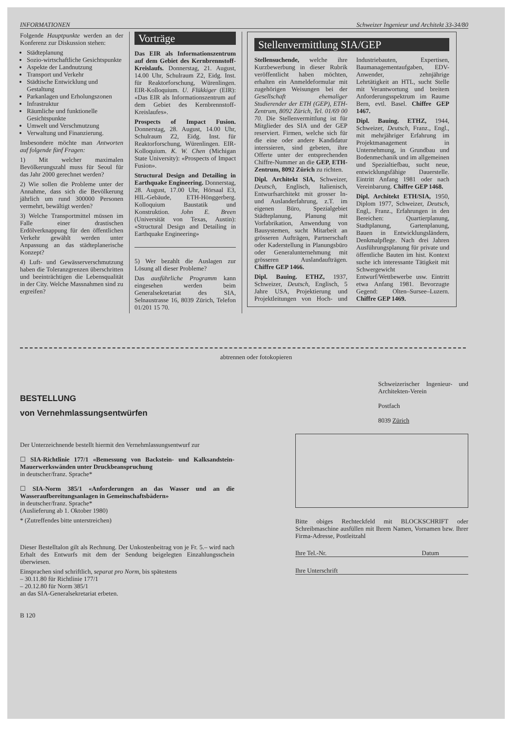INFORMATIONEN Schweizer Ingenieur und Architekt 33-34/80
Folgende Hauptpunkte werden an der Konferenz zur Diskussion stehen:
Städteplanung
Sozio-wirtschaftliche Gesichtspunkte
Aspekte der Landnutzung
Transport und Verkehr
Städtische Entwicklung und Gestaltung
Parkanlagen und Erholungszonen
Infrastruktur
Räumliche und funktionelle Gesichtspunkte
Umwelt und Verschmutzung
Verwaltung und Finanzierung.
Insbesondere möchte man Antworten auf folgende fünf Fragen:
1) Mit welcher maximalen Bevölkerungszahl muss für Seoul für das Jahr 2000 gerechnet werden?
2) Wie sollen die Probleme unter der Annahme, dass sich die Bevölkerung jährlich um rund 300000 Personen vermehrt, bewältigt werden?
3) Welche Transportmittel müssen im Falle einer drastischen Erdölverknappung für den öffentlichen Verkehr gewählt werden unter Anpassung an das städteplanerische Konzept?
4) Luft- und Gewässerverschmutzung haben die Toleranzgrenzen überschritten und beeinträchtigen die Lebensqualität in der City. Welche Massnahmen sind zu ergreifen?
Vorträge
Das EIR als Informationszentrum auf dem Gebiet des Kernbrennstoff-Kreislaufs. Donnerstag, 21. August, 14.00 Uhr, Schulraum Z2, Eidg. Inst. für Reaktorforschung, Würenlingen. EIR-Kolloquium. U. Flükkiger (EIR): «Das EIR als Informationszentrum auf dem Gebiet des Kernbrennstoff-Kreislaufes».
Prospects of Impact Fusion. Donnerstag, 28. August, 14.00 Uhr, Schulraum Z2, Eidg. Inst. für Reaktorforschung, Würenlingen. EIR-Kolloquium. K. W. Chen (Michigan State University): «Prospects of Impact Fusion».
Structural Design and Detailing in Earthquake Engineering. Donnerstag, 28. August, 17.00 Uhr, Hörsaal E3, HIL-Gebäude, ETH-Hönggerberg. Kolloquium Baustatik und Konstruktion. John E. Breen (Universität von Texas, Austin): «Structural Design and Detailing in Earthquake Engineering»
5) Wer bezahlt die Auslagen zur Lösung all dieser Probleme?
Das ausführliche Programm kann eingesehen werden beim Generalsekretariat des SIA, Selnaustrasse 16, 8039 Zürich, Telefon 01/201 15 70.
Stellenvermittlung SIA/GEP
Stellensuchende, welche ihre Kurzbewerbung in dieser Rubrik veröffentlicht haben möchten, erhalten ein Anmeldeformular mit zugehörigen Weisungen bei der Gesellschaft ehemaliger Studierender der ETH (GEP), ETH-Zentrum, 8092 Zürich, Tel. 01/69 00 70. Die Stellenvermittlung ist für Mitglieder des SIA und der GEP reserviert. Firmen, welche sich für die eine oder andere Kandidatur interssieren, sind gebeten, ihre Offerte unter der entsprechenden Chiffre-Nummer an die GEP, ETH-Zentrum, 8092 Zürich zu richten.
Dipl. Architekt SIA, Schweizer, Deutsch, Englisch, Italienisch, Entwurfsarchitekt mit grosser In- und Auslanderfahrung, z.T. im eigenen Büro, Spezialgebiet Städteplanung, Planung mit Vorfabrikation, Anwendung von Bausystemen, sucht Mitarbeit an grösseren Aufträgen, Partnerschaft oder Kaderstellung in Planungsbüro oder Generalunternehmung mit grösseren Auslandaufträgen. Chiffre GEP 1466.
Dipl. Bauing. ETHZ, 1937, Schweizer, Deutsch, Englisch, 5 Jahre USA, Projektierung und Projektleitungen von Hoch- und Industriebauten, Expertisen, Baumanagementaufgaben, EDV-Anwender, zehnjährige Lehrtätigkeit an HTL, sucht Stelle mit Verantwortung und breitem Anforderungsspektrum im Raume Bern, evtl. Basel. Chiffre GEP 1467.
Dipl. Bauing. ETHZ, 1944, Schweizer, Deutsch, Franz., Engl., mit mehrjähriger Erfahrung im Projektmanagement in Unternehmung, in Grundbau und Bodenmechanik und im allgemeinen und Spezialtiefbau, sucht neue, entwicklungsfähige Dauerstelle. Eintritt Anfang 1981 oder nach Vereinbarung. Chiffre GEP 1468.
Dipl. Architekt ETH/SIA, 1950, Diplom 1977, Schweizer, Deutsch, Engl,. Franz., Erfahrungen in den Bereichen: Quartierplanung, Stadtplanung, Gartenplanung, Bauen in Entwicklungsländern, Denkmalpflege. Nach drei Jahren Ausführungsplanung für private und öffentliche Bauten im hist. Kontext suche ich interessante Tätigkeit mit Schwergewicht Entwurf/Wettbewerbe usw. Eintritt etwa Anfang 1981. Bevorzugte Gegend: Olten–Sursee–Luzern. Chiffre GEP 1469.
abtrennen oder fotokopieren
BESTELLUNG
von Vernehmlassungsentwürfen
Der Unterzeichnende bestellt hiermit den Vernehmlassungsentwurf zur
☐ SIA-Richtlinie 177/1 «Bemessung von Backstein- und Kalksandstein-Mauerwerkswänden unter Druckbeanspruchung
in deutscher/franz. Sprache*
☐ SIA-Norm 385/1 «Anforderungen an das Wasser und an die Wasseraufbereitungsanlagen in Gemeinschaftsbädern»
in deutscher/franz. Sprache*
(Auslieferung ab 1. Oktober 1980)
* (Zutreffendes bitte unterstreichen)
Dieser Bestelltalon gilt als Rechnung. Der Unkostenbeitrag von je Fr. 5.– wird nach Erhalt des Entwurfs mit dem der Sendung beigelegten Einzahlungsschein überwiesen.
Einsprachen sind schriftlich, separat pro Norm, bis spätestens
– 30.11.80 für Richtlinie 177/1
– 20.12.80 für Norm 385/1
an das SIA-Generalsekretariat erbeten.
B 120
Schweizerischer Ingenieur- und Architekten-Verein
Postfach
8039 Zürich
Bitte obiges Rechteckfeld mit BLOCKSCHRIFT oder Schreibmaschine ausfüllen mit Ihrem Namen, Vornamen bzw. Ihrer Firma-Adresse, Postleitzahl
Ihre Tel.-Nr. Datum
Ihre Unterschrift